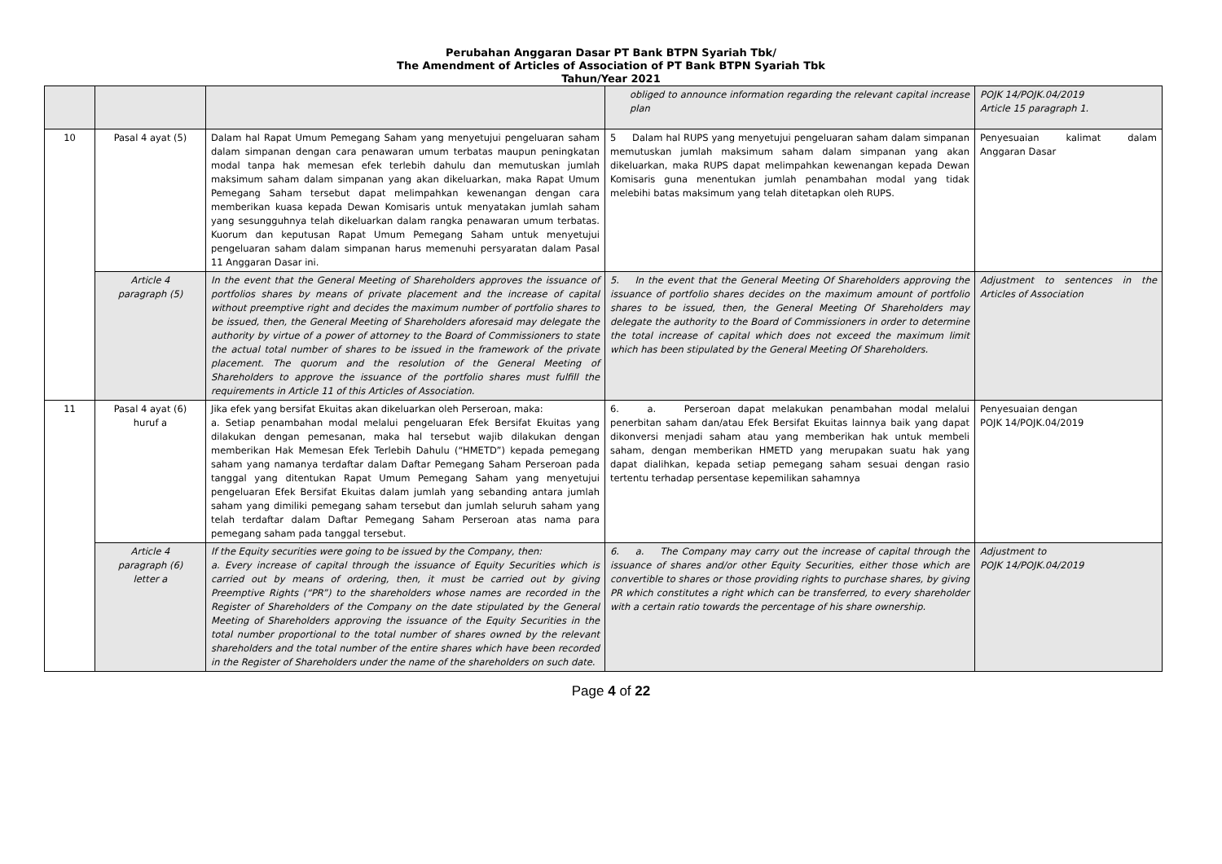Perubahan Anggaran Dasar PT Bank BTPN Syariah Tbk/
The Amendment of Articles of Association of PT Bank BTPN Syariah Tbk
Tahun/Year 2021
| | | | obliged to announce information regarding the relevant capital increase plan | POJK 14/POJK.04/2019 Article 15 paragraph 1. |
| 10 | Pasal 4 ayat (5) | Dalam hal Rapat Umum Pemegang Saham yang menyetujui pengeluaran saham dalam simpanan dengan cara penawaran umum terbatas maupun peningkatan modal tanpa hak memesan efek terlebih dahulu dan memutuskan jumlah maksimum saham dalam simpanan yang akan dikeluarkan, maka Rapat Umum Pemegang Saham tersebut dapat melimpahkan kewenangan dengan cara memberikan kuasa kepada Dewan Komisaris untuk menyatakan jumlah saham yang sesungguhnya telah dikeluarkan dalam rangka penawaran umum terbatas. Kuorum dan keputusan Rapat Umum Pemegang Saham untuk menyetujui pengeluaran saham dalam simpanan harus memenuhi persyaratan dalam Pasal 11 Anggaran Dasar ini. | 5 Dalam hal RUPS yang menyetujui pengeluaran saham dalam simpanan memutuskan jumlah maksimum saham dalam simpanan yang akan dikeluarkan, maka RUPS dapat melimpahkan kewenangan kepada Dewan Komisaris guna menentukan jumlah penambahan modal yang tidak melebihi batas maksimum yang telah ditetapkan oleh RUPS. | Penyesuaian kalimat dalam Anggaran Dasar |
| | Article 4 paragraph (5) | In the event that the General Meeting of Shareholders approves the issuance of portfolios shares by means of private placement and the increase of capital without preemptive right and decides the maximum number of portfolio shares to be issued, then, the General Meeting of Shareholders aforesaid may delegate the authority by virtue of a power of attorney to the Board of Commissioners to state the actual total number of shares to be issued in the framework of the private placement. The quorum and the resolution of the General Meeting of Shareholders to approve the issuance of the portfolio shares must fulfill the requirements in Article 11 of this Articles of Association. | 5. In the event that the General Meeting Of Shareholders approving the issuance of portfolio shares decides on the maximum amount of portfolio shares to be issued, then, the General Meeting Of Shareholders may delegate the authority to the Board of Commissioners in order to determine the total increase of capital which does not exceed the maximum limit which has been stipulated by the General Meeting Of Shareholders. | Adjustment to sentences in the Articles of Association |
| 11 | Pasal 4 ayat (6) huruf a | Jika efek yang bersifat Ekuitas akan dikeluarkan oleh Perseroan, maka: a. Setiap penambahan modal melalui pengeluaran Efek Bersifat Ekuitas yang dilakukan dengan pemesanan, maka hal tersebut wajib dilakukan dengan memberikan Hak Memesan Efek Terlebih Dahulu (“HMETD”) kepada pemegang saham yang namanya terdaftar dalam Daftar Pemegang Saham Perseroan pada tanggal yang ditentukan Rapat Umum Pemegang Saham yang menyetujui pengeluaran Efek Bersifat Ekuitas dalam jumlah yang sebanding antara jumlah saham yang dimiliki pemegang saham tersebut dan jumlah seluruh saham yang telah terdaftar dalam Daftar Pemegang Saham Perseroan atas nama para pemegang saham pada tanggal tersebut. | 6. a. Perseroan dapat melakukan penambahan modal melalui penerbitan saham dan/atau Efek Bersifat Ekuitas lainnya baik yang dapat dikonversi menjadi saham atau yang memberikan hak untuk membeli saham, dengan memberikan HMETD yang merupakan suatu hak yang dapat dialihkan, kepada setiap pemegang saham sesuai dengan rasio tertentu terhadap persentase kepemilikan sahamnya | Penyesuaian dengan POJK 14/POJK.04/2019 |
| | Article 4 paragraph (6) letter a | If the Equity securities were going to be issued by the Company, then: a. Every increase of capital through the issuance of Equity Securities which is carried out by means of ordering, then, it must be carried out by giving Preemptive Rights (“PR”) to the shareholders whose names are recorded in the Register of Shareholders of the Company on the date stipulated by the General Meeting of Shareholders approving the issuance of the Equity Securities in the total number proportional to the total number of shares owned by the relevant shareholders and the total number of the entire shares which have been recorded in the Register of Shareholders under the name of the shareholders on such date. | 6. a. The Company may carry out the increase of capital through the issuance of shares and/or other Equity Securities, either those which are convertible to shares or those providing rights to purchase shares, by giving PR which constitutes a right which can be transferred, to every shareholder with a certain ratio towards the percentage of his share ownership. | Adjustment to POJK 14/POJK.04/2019 |
Page 4 of 22